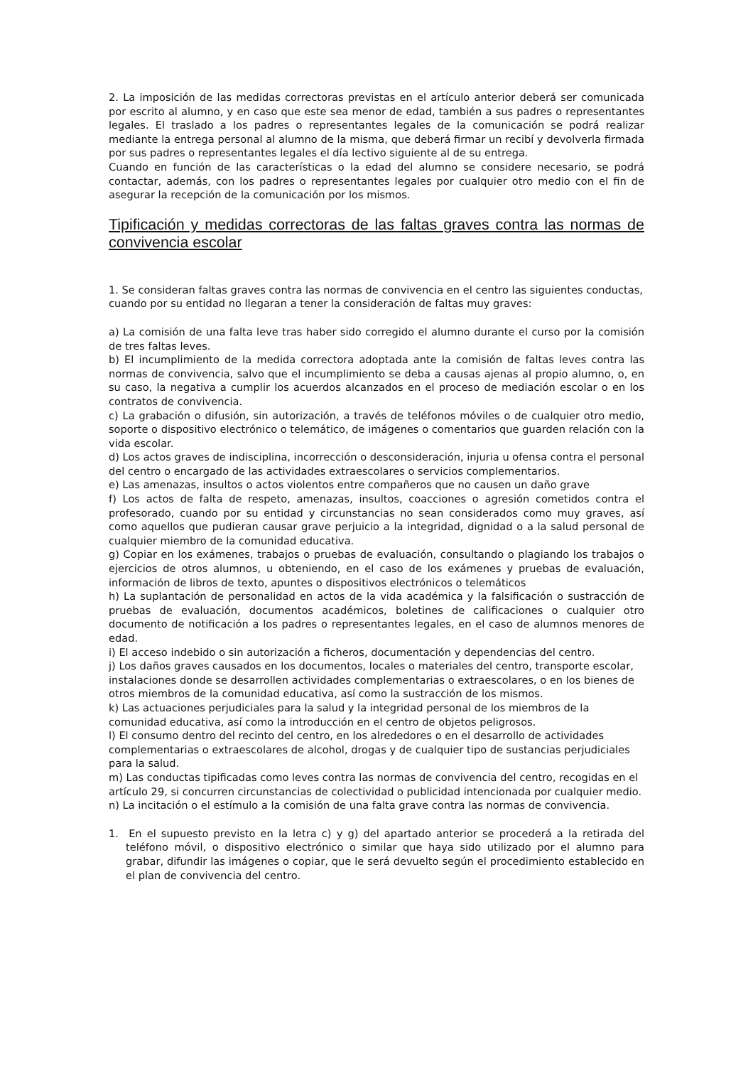2. La imposición de las medidas correctoras previstas en el artículo anterior deberá ser comunicada por escrito al alumno, y en caso que este sea menor de edad, también a sus padres o representantes legales. El traslado a los padres o representantes legales de la comunicación se podrá realizar mediante la entrega personal al alumno de la misma, que deberá firmar un recibí y devolverla firmada por sus padres o representantes legales el día lectivo siguiente al de su entrega.
Cuando en función de las características o la edad del alumno se considere necesario, se podrá contactar, además, con los padres o representantes legales por cualquier otro medio con el fin de asegurar la recepción de la comunicación por los mismos.
Tipificación y medidas correctoras de las faltas graves contra las normas de convivencia escolar
1. Se consideran faltas graves contra las normas de convivencia en el centro las siguientes conductas, cuando por su entidad no llegaran a tener la consideración de faltas muy graves:
a) La comisión de una falta leve tras haber sido corregido el alumno durante el curso por la comisión de tres faltas leves.
b) El incumplimiento de la medida correctora adoptada ante la comisión de faltas leves contra las normas de convivencia, salvo que el incumplimiento se deba a causas ajenas al propio alumno, o, en su caso, la negativa a cumplir los acuerdos alcanzados en el proceso de mediación escolar o en los contratos de convivencia.
c) La grabación o difusión, sin autorización, a través de teléfonos móviles o de cualquier otro medio, soporte o dispositivo electrónico o telemático, de imágenes o comentarios que guarden relación con la vida escolar.
d) Los actos graves de indisciplina, incorrección o desconsideración, injuria u ofensa contra el personal del centro o encargado de las actividades extraescolares o servicios complementarios.
e) Las amenazas, insultos o actos violentos entre compañeros que no causen un daño grave
f) Los actos de falta de respeto, amenazas, insultos, coacciones o agresión cometidos contra el profesorado, cuando por su entidad y circunstancias no sean considerados como muy graves, así como aquellos que pudieran causar grave perjuicio a la integridad, dignidad o a la salud personal de cualquier miembro de la comunidad educativa.
g) Copiar en los exámenes, trabajos o pruebas de evaluación, consultando o plagiando los trabajos o ejercicios de otros alumnos, u obteniendo, en el caso de los exámenes y pruebas de evaluación, información de libros de texto, apuntes o dispositivos electrónicos o telemáticos
h) La suplantación de personalidad en actos de la vida académica y la falsificación o sustracción de pruebas de evaluación, documentos académicos, boletines de calificaciones o cualquier otro documento de notificación a los padres o representantes legales, en el caso de alumnos menores de edad.
i) El acceso indebido o sin autorización a ficheros, documentación y dependencias del centro.
j) Los daños graves causados en los documentos, locales o materiales del centro, transporte escolar, instalaciones donde se desarrollen actividades complementarias o extraescolares, o en los bienes de otros miembros de la comunidad educativa, así como la sustracción de los mismos.
k) Las actuaciones perjudiciales para la salud y la integridad personal de los miembros de la comunidad educativa, así como la introducción en el centro de objetos peligrosos.
l) El consumo dentro del recinto del centro, en los alrededores o en el desarrollo de actividades complementarias o extraescolares de alcohol, drogas y de cualquier tipo de sustancias perjudiciales para la salud.
m) Las conductas tipificadas como leves contra las normas de convivencia del centro, recogidas en el artículo 29, si concurren circunstancias de colectividad o publicidad intencionada por cualquier medio.
n) La incitación o el estímulo a la comisión de una falta grave contra las normas de convivencia.
1. En el supuesto previsto en la letra c) y g) del apartado anterior se procederá a la retirada del teléfono móvil, o dispositivo electrónico o similar que haya sido utilizado por el alumno para grabar, difundir las imágenes o copiar, que le será devuelto según el procedimiento establecido en el plan de convivencia del centro.